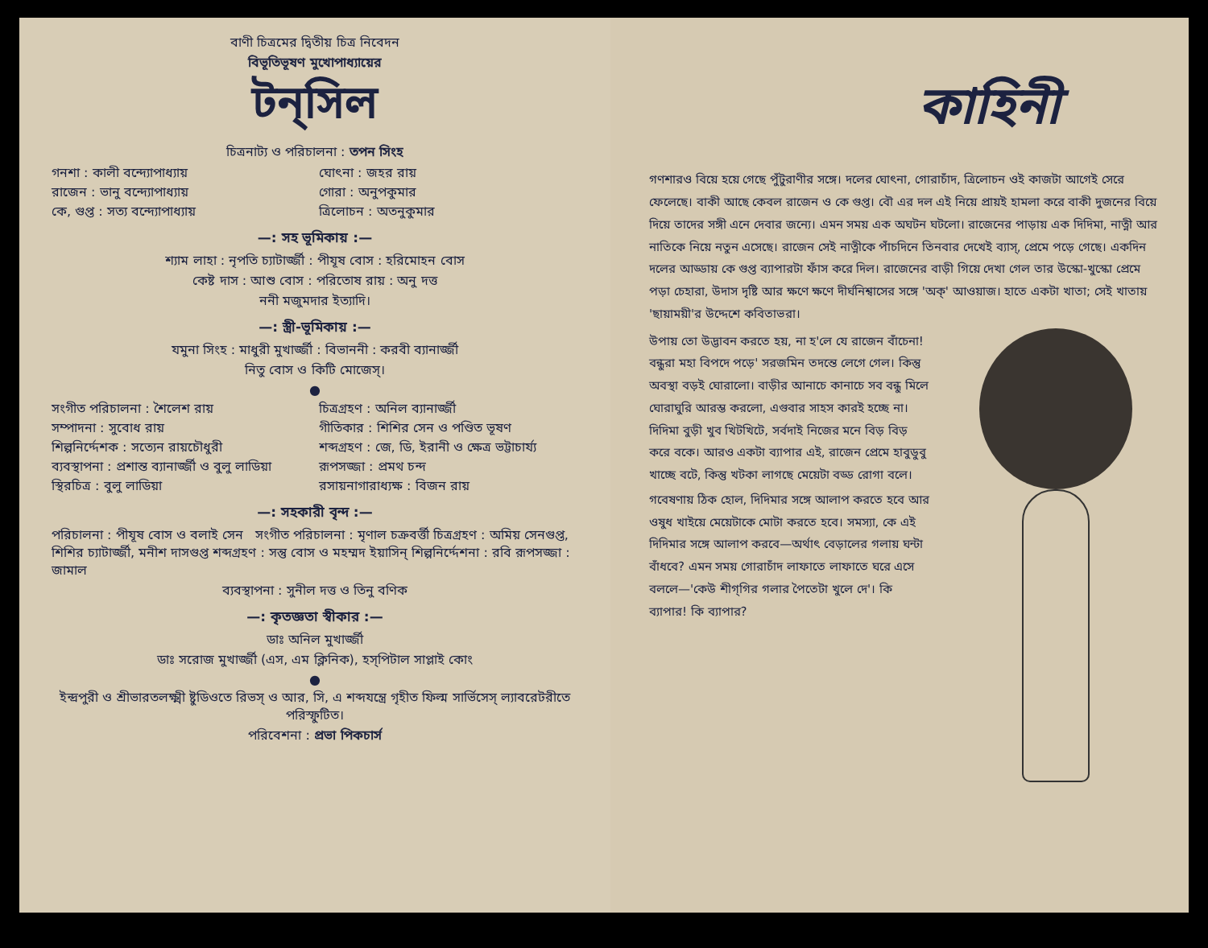বাণী চিত্রমের দ্বিতীয় চিত্র নিবেদন
বিভূতিভূষণ মুখোপাধ্যায়ের
টন্‌সিল
চিত্রনাট্য ও পরিচালনা : তপন সিংহ
গনশা : কালী বন্দ্যোপাধ্যায় ঘোৎনা : জহর রায় রাজেন : ভানু বন্দ্যোপাধ্যায় গোরা : অনুপকুমার কে, গুপ্ত : সত্য বন্দ্যোপাধ্যায় ত্রিলোচন : অতনুকুমার
—: সহ ভূমিকায় :—
শ্যাম লাহা : নৃপতি চ্যাটার্জ্জী : পীযূষ বোস : হরিমোহন বোস
কেষ্ট দাস : আশু বোস : পরিতোষ রায় : অনু দত্ত
ননী মজুমদার ইত্যাদি।
—: স্ত্রী-ভূমিকায় :—
যমুনা সিংহ : মাধুরী মুখার্জ্জী : বিভাননী : করবী ব্যানার্জ্জী
নিতু বোস ও কিটি মোজেস্।
●
সংগীত পরিচালনা : শৈলেশ রায় চিত্রগ্রহণ : অনিল ব্যানার্জ্জী সম্পাদনা : সুবোধ রায় গীতিকার : শিশির সেন ও পণ্ডিত ভূষণ শিল্পনির্দ্দেশক : সত্যেন রায়চৌধুরী শব্দগ্রহণ : জে, ডি, ইরানী ও ক্ষেত্র ভট্টাচার্য্য ব্যবস্থাপনা : প্রশান্ত ব্যানার্জ্জী ও বুলু লাডিয়া রূপসজ্জা : প্রমথ চন্দ স্থিরচিত্র : বুলু লাডিয়া রসায়নাগারাধ্যক্ষ : বিজন রায়
—: সহকারী বৃন্দ :—
পরিচালনা : পীযূষ বোস ও বলাই সেন সংগীত পরিচালনা : মৃণাল চক্রবর্ত্তী চিত্রগ্রহণ : অমিয় সেনগুপ্ত, শিশির চ্যাটার্জ্জী, মনীশ দাসগুপ্ত শব্দগ্রহণ : সন্তু বোস ও মহম্মদ ইয়াসিন্ শিল্পনির্দ্দেশনা : রবি রূপসজ্জা : জামাল
ব্যবস্থাপনা : সুনীল দত্ত ও তিনু বণিক
—: কৃতজ্ঞতা স্বীকার :—
ডাঃ অনিল মুখার্জ্জী
ডাঃ সরোজ মুখার্জ্জী (এস, এম ক্লিনিক), হস্‌পিটাল সাপ্লাই কোং
●
ইন্দ্রপুরী ও শ্রীভারতলক্ষ্মী ষ্টুডিওতে রিভস্ ও আর, সি, এ শব্দযন্ত্রে গৃহীত ফিল্ম সার্ভিসেস্ ল্যাবরেটরীতে পরিস্ফুটিত।
পরিবেশনা : প্রভা পিকচার্স
কাহিনী
গণশারও বিয়ে হয়ে গেছে পুঁটুরাণীর সঙ্গে। দলের ঘোৎনা, গোরাচাঁদ, ত্রিলোচন ওই কাজটা আগেই সেরে ফেলেছে। বাকী আছে কেবল রাজেন ও কে গুপ্ত। বৌ এর দল এই নিয়ে প্রায়ই হামলা করে বাকী দুজনের বিয়ে দিয়ে তাদের সঙ্গী এনে দেবার জন্যে। এমন সময় এক অঘটন ঘটলো। রাজেনের পাড়ায় এক দিদিমা, নাত্নী আর নাতিকে নিয়ে নতুন এসেছে। রাজেন সেই নাত্নীকে পাঁচদিনে তিনবার দেখেই ব্যাস্, প্রেমে পড়ে গেছে। একদিন দলের আড্ডায় কে গুপ্ত ব্যাপারটা ফাঁস করে দিল। রাজেনের বাড়ী গিয়ে দেখা গেল তার উস্কো-খুস্কো প্রেমে পড়া চেহারা, উদাস দৃষ্টি আর ক্ষণে ক্ষণে দীর্ঘনিশ্বাসের সঙ্গে 'অক্' আওয়াজ। হাতে একটা খাতা; সেই খাতায় 'ছায়াময়ী'র উদ্দেশে কবিতাভরা।
উপায় তো উদ্ভাবন করতে হয়, না হ'লে যে রাজেন বাঁচেনা! বন্ধুরা মহা বিপদে পড়ে' সরজমিন তদন্তে লেগে গেল। কিন্তু অবস্থা বড়ই ঘোরালো। বাড়ীর আনাচে কানাচে সব বন্ধু মিলে ঘোরাঘুরি আরম্ভ করলো, এগুবার সাহস কারই হচ্ছে না। দিদিমা বুড়ী খুব খিটখিটে, সর্বদাই নিজের মনে বিড় বিড় করে বকে। আরও একটা ব্যাপার এই, রাজেন প্রেমে হাবুডুবু খাচ্ছে বটে, কিন্তু খটকা লাগছে মেয়েটা বড্ড রোগা বলে।
গবেষণায় ঠিক হোল, দিদিমার সঙ্গে আলাপ করতে হবে আর ওষুধ খাইয়ে মেয়েটাকে মোটা করতে হবে। সমস্যা, কে এই দিদিমার সঙ্গে আলাপ করবে—অর্থাৎ বেড়ালের গলায় ঘন্টা বাঁধবে? এমন সময় গোরাচাঁদ লাফাতে লাফাতে ঘরে এসে বললে—'কেউ শীগ্‌গির গলার পৈতেটা খুলে দে'। কি ব্যাপার! কি ব্যাপার?